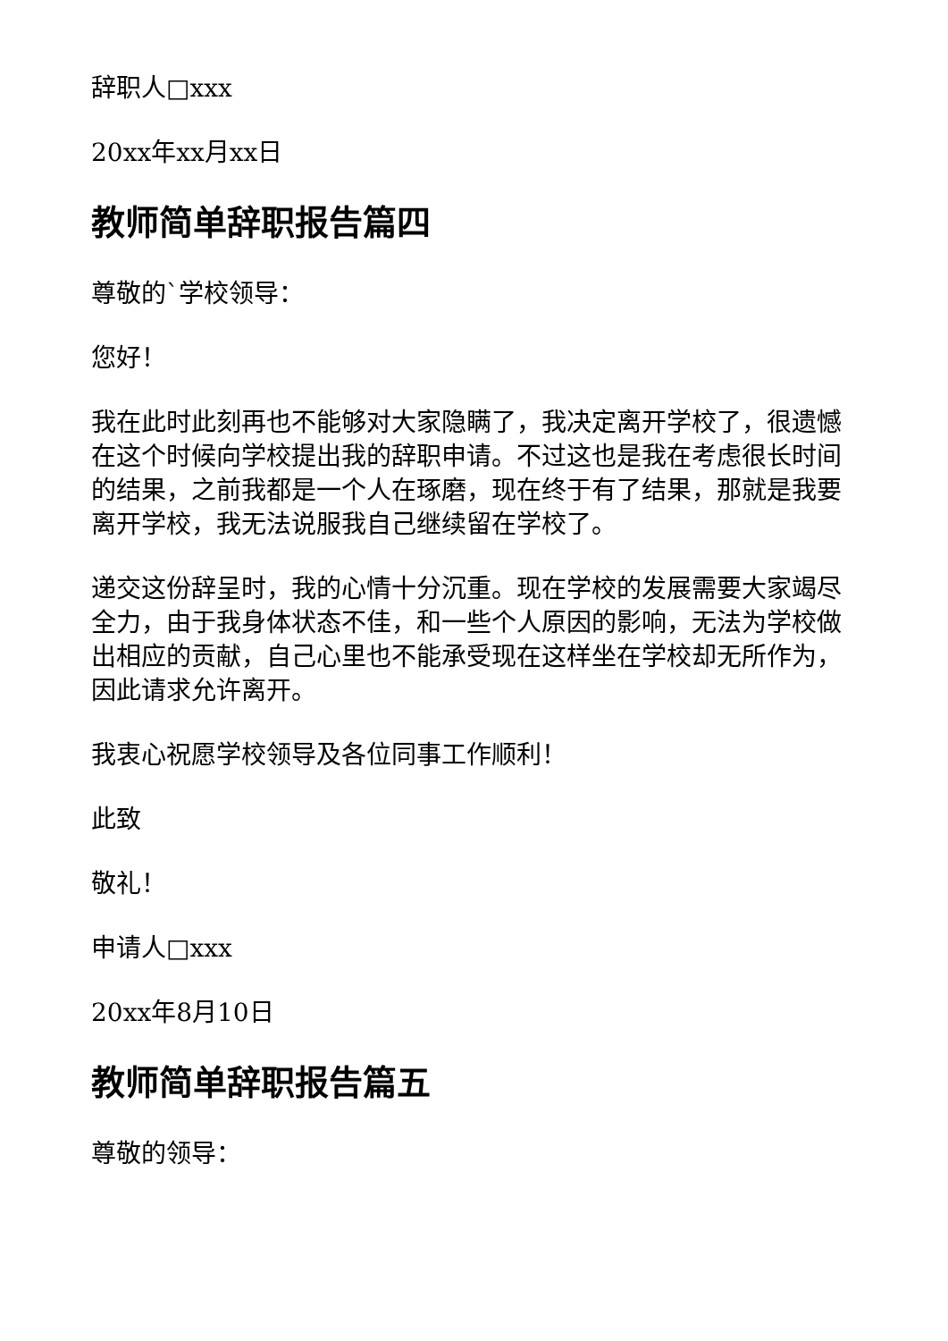辞职人□xxx
20xx年xx月xx日
教师简单辞职报告篇四
尊敬的`学校领导：
您好！
我在此时此刻再也不能够对大家隐瞒了，我决定离开学校了，很遗憾在这个时候向学校提出我的辞职申请。不过这也是我在考虑很长时间的结果，之前我都是一个人在琢磨，现在终于有了结果，那就是我要离开学校，我无法说服我自己继续留在学校了。
递交这份辞呈时，我的心情十分沉重。现在学校的发展需要大家竭尽全力，由于我身体状态不佳，和一些个人原因的影响，无法为学校做出相应的贡献，自己心里也不能承受现在这样坐在学校却无所作为，因此请求允许离开。
我衷心祝愿学校领导及各位同事工作顺利！
此致
敬礼！
申请人□xxx
20xx年8月10日
教师简单辞职报告篇五
尊敬的领导：